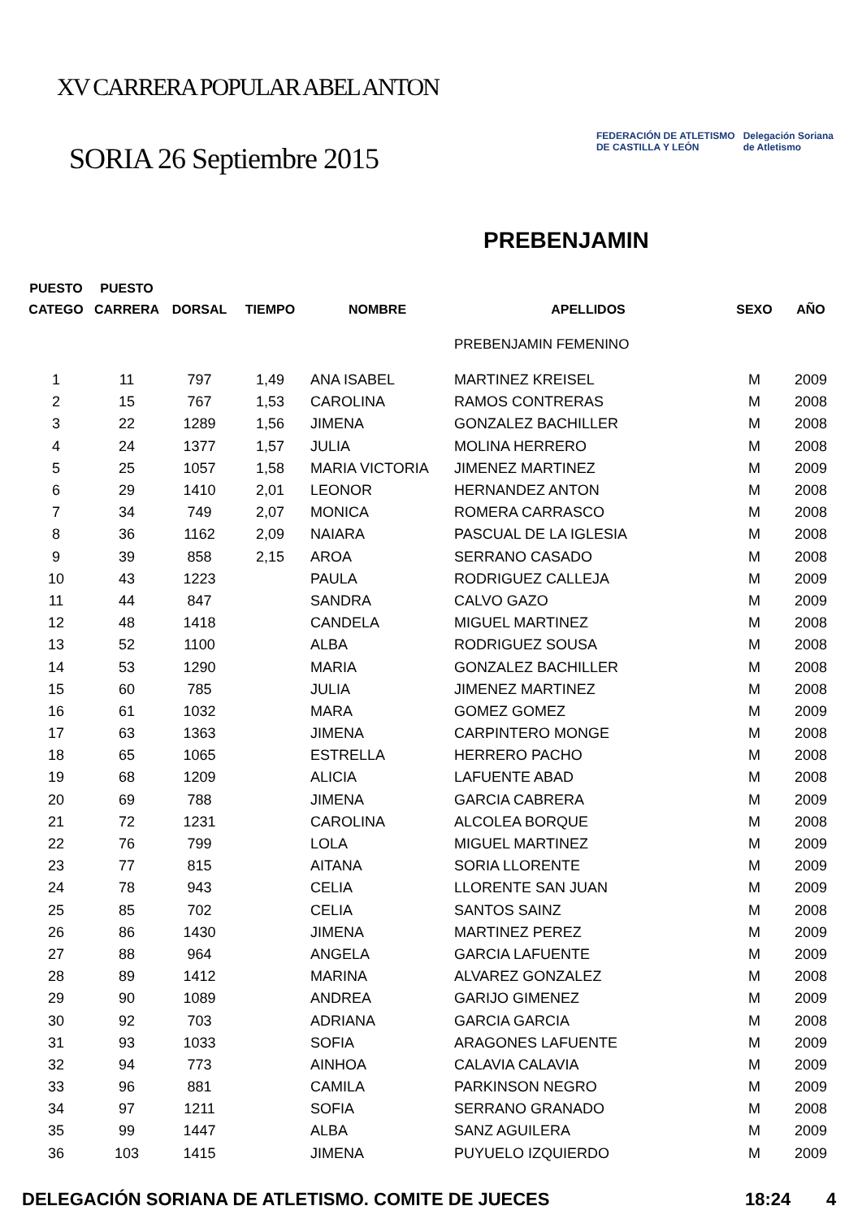XV CARRERA POPULAR ABEL ANTON
SORIA 26 Septiembre 2015
FEDERACIÓN DE ATLETISMO
DE CASTILLA Y LEÓN
Delegación Soriana
de Atletismo
PREBENJAMIN
| PUESTO CATEGO | PUESTO CARRERA | DORSAL | TIEMPO | NOMBRE | APELLIDOS | SEXO | AÑO |
| --- | --- | --- | --- | --- | --- | --- | --- |
| | | | | | PREBENJAMIN FEMENINO | | |
| 1 | 11 | 797 | 1,49 | ANA ISABEL | MARTINEZ KREISEL | M | 2009 |
| 2 | 15 | 767 | 1,53 | CAROLINA | RAMOS CONTRERAS | M | 2008 |
| 3 | 22 | 1289 | 1,56 | JIMENA | GONZALEZ BACHILLER | M | 2008 |
| 4 | 24 | 1377 | 1,57 | JULIA | MOLINA HERRERO | M | 2008 |
| 5 | 25 | 1057 | 1,58 | MARIA VICTORIA | JIMENEZ MARTINEZ | M | 2009 |
| 6 | 29 | 1410 | 2,01 | LEONOR | HERNANDEZ ANTON | M | 2008 |
| 7 | 34 | 749 | 2,07 | MONICA | ROMERA CARRASCO | M | 2008 |
| 8 | 36 | 1162 | 2,09 | NAIARA | PASCUAL DE LA IGLESIA | M | 2008 |
| 9 | 39 | 858 | 2,15 | AROA | SERRANO CASADO | M | 2008 |
| 10 | 43 | 1223 | | PAULA | RODRIGUEZ CALLEJA | M | 2009 |
| 11 | 44 | 847 | | SANDRA | CALVO GAZO | M | 2009 |
| 12 | 48 | 1418 | | CANDELA | MIGUEL MARTINEZ | M | 2008 |
| 13 | 52 | 1100 | | ALBA | RODRIGUEZ SOUSA | M | 2008 |
| 14 | 53 | 1290 | | MARIA | GONZALEZ BACHILLER | M | 2008 |
| 15 | 60 | 785 | | JULIA | JIMENEZ MARTINEZ | M | 2008 |
| 16 | 61 | 1032 | | MARA | GOMEZ GOMEZ | M | 2009 |
| 17 | 63 | 1363 | | JIMENA | CARPINTERO MONGE | M | 2008 |
| 18 | 65 | 1065 | | ESTRELLA | HERRERO PACHO | M | 2008 |
| 19 | 68 | 1209 | | ALICIA | LAFUENTE ABAD | M | 2008 |
| 20 | 69 | 788 | | JIMENA | GARCIA CABRERA | M | 2009 |
| 21 | 72 | 1231 | | CAROLINA | ALCOLEA BORQUE | M | 2008 |
| 22 | 76 | 799 | | LOLA | MIGUEL MARTINEZ | M | 2009 |
| 23 | 77 | 815 | | AITANA | SORIA LLORENTE | M | 2009 |
| 24 | 78 | 943 | | CELIA | LLORENTE SAN JUAN | M | 2009 |
| 25 | 85 | 702 | | CELIA | SANTOS SAINZ | M | 2008 |
| 26 | 86 | 1430 | | JIMENA | MARTINEZ PEREZ | M | 2009 |
| 27 | 88 | 964 | | ANGELA | GARCIA LAFUENTE | M | 2009 |
| 28 | 89 | 1412 | | MARINA | ALVAREZ GONZALEZ | M | 2008 |
| 29 | 90 | 1089 | | ANDREA | GARIJO GIMENEZ | M | 2009 |
| 30 | 92 | 703 | | ADRIANA | GARCIA GARCIA | M | 2008 |
| 31 | 93 | 1033 | | SOFIA | ARAGONES LAFUENTE | M | 2009 |
| 32 | 94 | 773 | | AINHOA | CALAVIA CALAVIA | M | 2009 |
| 33 | 96 | 881 | | CAMILA | PARKINSON NEGRO | M | 2009 |
| 34 | 97 | 1211 | | SOFIA | SERRANO GRANADO | M | 2008 |
| 35 | 99 | 1447 | | ALBA | SANZ AGUILERA | M | 2009 |
| 36 | 103 | 1415 | | JIMENA | PUYUELO IZQUIERDO | M | 2009 |
DELEGACIÓN SORIANA DE ATLETISMO. COMITE DE JUECES 18:24 4